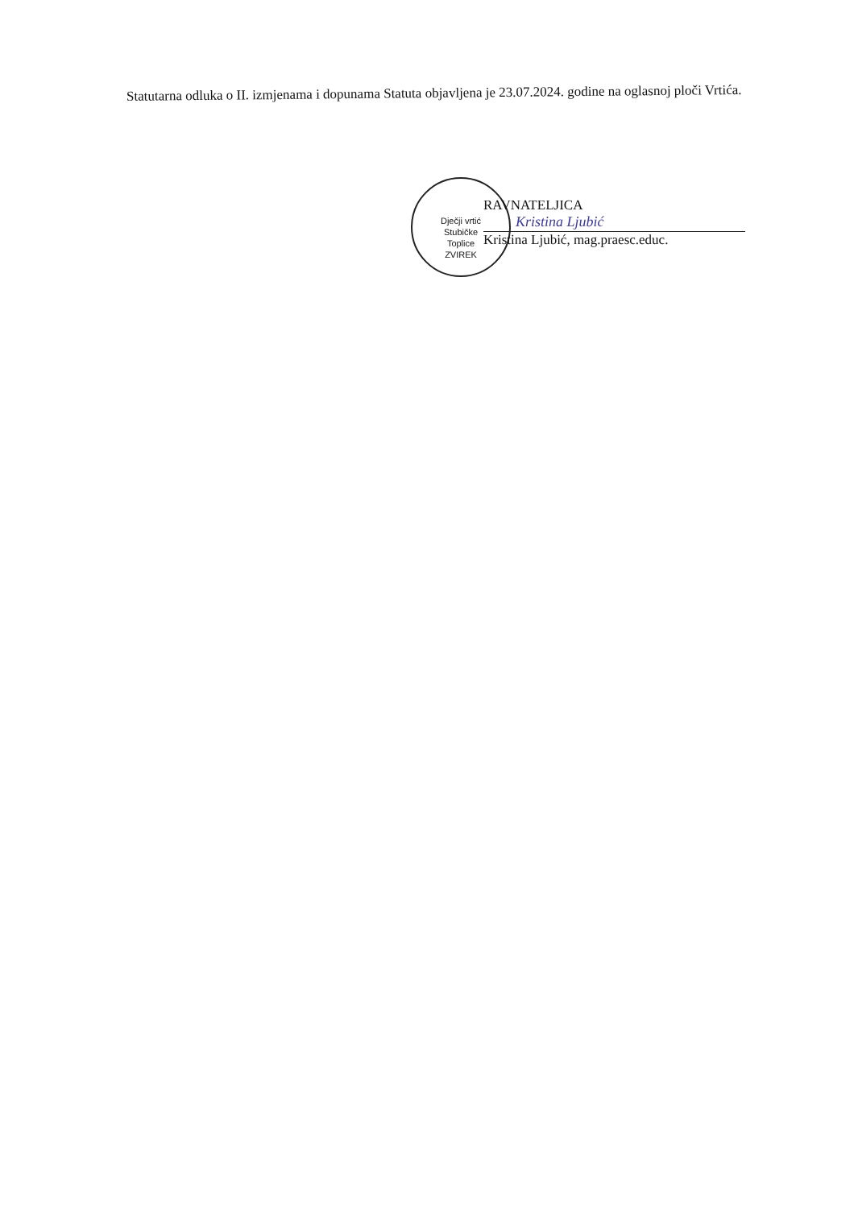Statutarna odluka o II. izmjenama i dopunama Statuta objavljena je 23.07.2024. godine na oglasnoj ploči Vrtića.
Dječji vrtić
Stubičke
Toplice
ZVIREK
RAVNATELJICA
Kristina Ljubić
Kristina Ljubić, mag.praesc.educ.